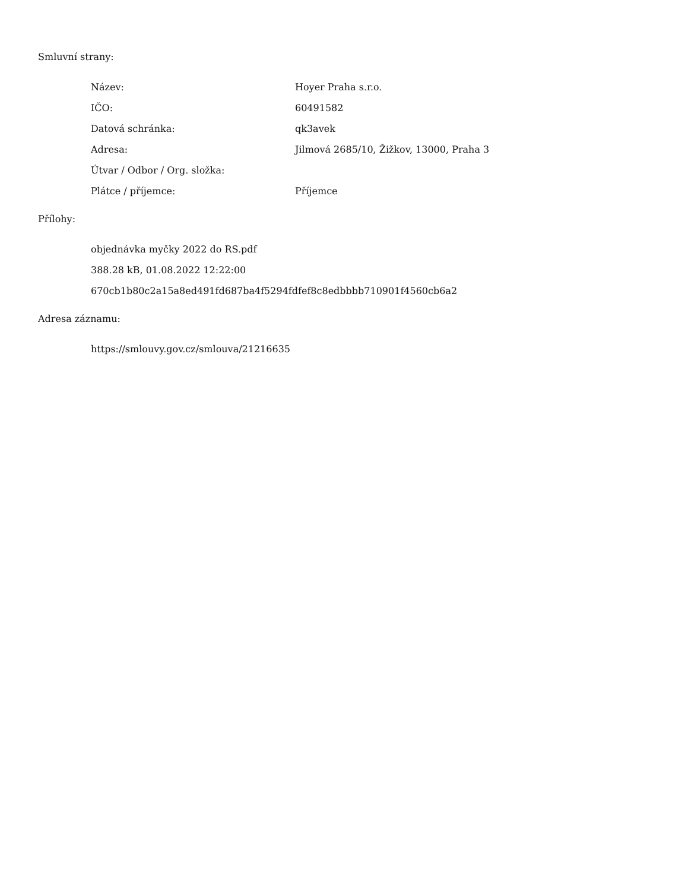Smluvní strany:
| Název: | Hoyer Praha s.r.o. |
| IČO: | 60491582 |
| Datová schránka: | qk3avek |
| Adresa: | Jilmová 2685/10, Žižkov, 13000, Praha 3 |
| Útvar / Odbor / Org. složka: | |
| Plátce / příjemce: | Příjemce |
Přílohy:
objednávka myčky 2022 do RS.pdf
388.28 kB, 01.08.2022 12:22:00
670cb1b80c2a15a8ed491fd687ba4f5294fdfef8c8edbbbb710901f4560cb6a2
Adresa záznamu:
https://smlouvy.gov.cz/smlouva/21216635